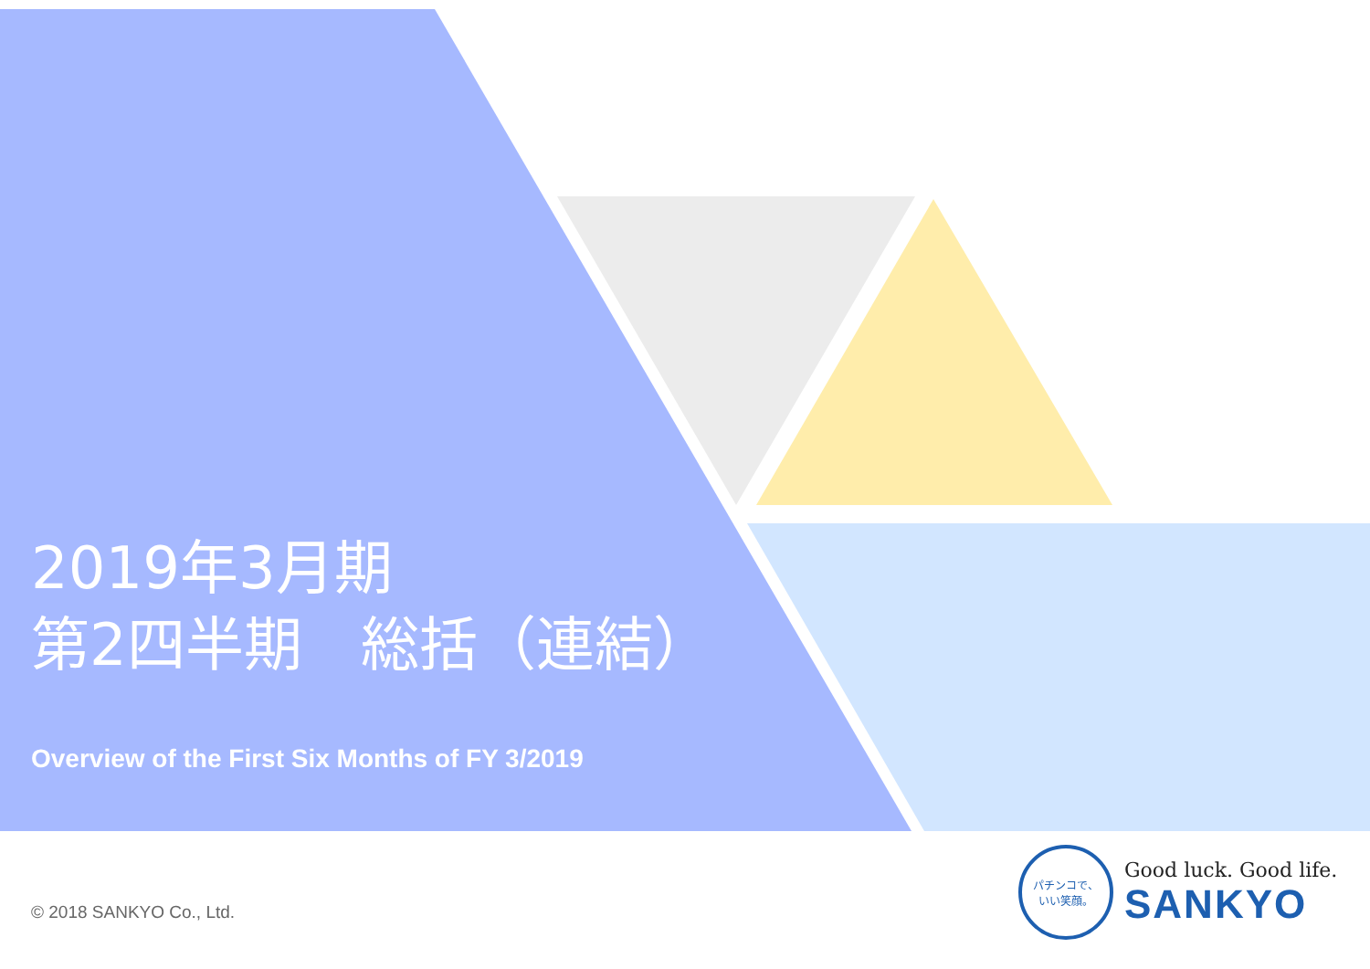2019年3月期
第2四半期　総括（連結）
Overview of the First Six Months of FY 3/2019
© 2018 SANKYO Co., Ltd.
パチンコで、
いい笑顔。
Good luck. Good life.
SANKYO